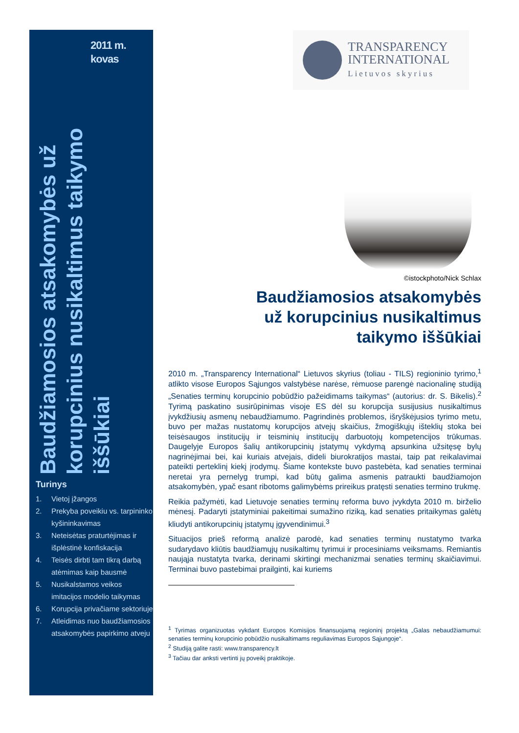2011 m.
kovas
Baudžiamosios atsakomybės už korupcinius nusikaltimus taikymo iššūkiai
Turinys
1. Vietoj įžangos
2. Prekyba poveikiu vs. tarpininko kyšininkavimas
3. Neteisėtas praturtėjimas ir išplėstinė konfiskacija
4. Teisės dirbti tam tikrą darbą atėmimas kaip bausmė
5. Nusikalstamos veikos imitacijos modelio taikymas
6. Korupcija privačiame sektoriuje
7. Atleidimas nuo baudžiamosios atsakomybės papirkimo atveju
TRANSPARENCY
INTERNATIONAL
Lietuvos skyrius
©istockphoto/Nick Schlax
Baudžiamosios atsakomybės
už korupcinius nusikaltimus
taikymo iššūkiai
2010 m. „Transparency International“ Lietuvos skyrius (toliau - TILS) regioninio tyrimo,<sup>1</sup> atlikto visose Europos Sąjungos valstybėse narėse, rėmuose parengė nacionalinę studiją „Senaties terminų korupcinio pobūdžio pažeidimams taikymas“ (autorius: dr. S. Bikelis).<sup>2</sup> Tyrimą paskatino susirūpinimas visoje ES dėl su korupcija susijusius nusikaltimus įvykdžiusių asmenų nebaudžiamumo. Pagrindinės problemos, išryškėjusios tyrimo metu, buvo per mažas nustatomų korupcijos atvejų skaičius, žmogiškųjų išteklių stoka bei teisėsaugos institucijų ir teisminių institucijų darbuotojų kompetencijos trūkumas. Daugelyje Europos šalių antikorupcinių įstatymų vykdymą apsunkina užsitęsę bylų nagrinėjimai bei, kai kuriais atvejais, dideli biurokratijos mastai, taip pat reikalavimai pateikti perteklinį kiekį įrodymų. Šiame kontekste buvo pastebėta, kad senaties terminai neretai yra pernelyg trumpi, kad būtų galima asmenis patraukti baudžiamojon atsakomybėn, ypač esant ribotoms galimybėms prireikus pratęsti senaties termino trukmę.
Reikia pažymėti, kad Lietuvoje senaties terminų reforma buvo įvykdyta 2010 m. birželio mėnesį. Padaryti įstatyminiai pakeitimai sumažino riziką, kad senaties pritaikymas galėtų kliudyti antikorupcinių įstatymų įgyvendinimui.<sup>3</sup>
Situacijos prieš reformą analizė parodė, kad senaties terminų nustatymo tvarka sudarydavo kliūtis baudžiamųjų nusikaltimų tyrimui ir procesiniams veiksmams. Remiantis naująja nustatyta tvarka, derinami skirtingi mechanizmai senaties terminų skaičiavimui. Terminai buvo pastebimai prailginti, kai kuriems
<sup>1</sup> Tyrimas organizuotas vykdant Europos Komisijos finansuojamą regioninį projektą „Galas nebaudžiamumui: senaties terminų korupcinio pobūdžio nusikaltimams reguliavimas Europos Sąjungoje“.
<sup>2</sup> Studiją galite rasti: www.transparency.lt
<sup>3</sup> Tačiau dar anksti vertinti jų poveikį praktikoje.